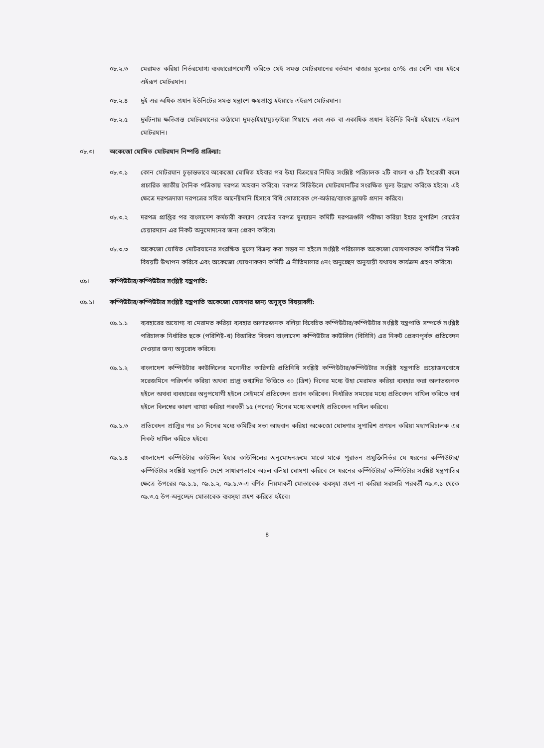০৮.২.৩ মেরামত করিয়া নির্ভরযোগ্য ব্যবহারোপযোগী করিতে যেই সমস্ত মোটরযানের বর্তমান বাজার মূল্যের ৫০% এর বেশি ব্যয় হইবে এইরূপ মোটরযান।
০৮.২.৪ দুই এর অধিক প্রধান ইউনিটের সমস্ত যন্ত্রাংশ ক্ষয়প্রাপ্ত হইয়াছে এইরূপ মোটরযান।
০৮.২.৫ দুর্ঘটনায় ক্ষতিগ্রস্ত মোটরযানের কাঠামো দুমড়াইয়া/মুচড়াইয়া গিয়াছে এবং এক বা একাধিক প্রধান ইউনিট বিনষ্ট হইয়াছে এইরূপ মোটরযান।
০৮.৩। অকেজো ঘোষিত মোটরযান নিষ্পত্তি প্রক্রিয়া:
০৮.৩.১ কোন মোটরযান চূড়ান্তভাবে অকেজো ঘোষিত হইবার পর উহা বিক্রয়ের নিমিত্ত সংশ্লিষ্ট পরিচালক ২টি বাংলা ও ১টি ইংরেজী বহুল প্রচারিত জাতীয় দৈনিক পত্রিকায় দরপত্র অহবান করিবে। দরপত্র সিডিউলে মোটরযানটির সংরক্ষিত মূল্য উল্লেখ করিতে হইবে। এই ক্ষেত্রে দরপত্রদাতা দরপত্রের সহিত আর্নেষ্টমানি হিসাবে বিধি মোতাবেক পে-অর্ডার/ব্যাংক ড্রাফট প্রদান করিবে।
০৮.৩.২ দরপত্র প্রাপ্তির পর বাংলাদেশ কর্মচারী কল্যাণ বোর্ডের দরপত্র মূল্যায়ন কমিটি দরপত্রগুলি পরীক্ষা করিয়া ইহার সুপারিশ বোর্ডের চেয়ারম্যান এর নিকট অনুমোদনের জন্য প্রেরণ করিবে।
০৮.৩.৩ অকেজো ঘোষিত মোটরযানের সংরক্ষিত মূল্যে বিক্রয় করা সম্ভব না হইলে সংশ্লিষ্ট পরিচালক অকেজো ঘোষণাকরণ কমিটির নিকট বিষয়টি উত্থাপন করিবে এবং অকেজো ঘোষণাকরণ কমিটি এ নীতিমালার ৫নং অনুচ্ছেদ অনুযায়ী যথাযথ কার্যক্রম গ্রহণ করিবে।
০৯। কম্পিউটার/কম্পিউটার সংশ্লিষ্ট যন্ত্রপাতি:
০৯.১। কম্পিউটার/কম্পিউটার সংশ্লিষ্ট যন্ত্রপাতি অকেজো ঘোষণার জন্য অনুসৃত বিষয়াবলী:
০৯.১.১ ব্যবহারের অযোগ্য বা মেরামত করিয়া ব্যবহার অলাভজনক বলিয়া বিবেচিত কম্পিউটার/কম্পিউটার সংশ্লিষ্ট যন্ত্রপাতি সম্পর্কে সংশ্লিষ্ট পরিচালক নির্ধারিত ছকে (পরিশিষ্ট-খ) বিস্তারিত বিবরণ বাংলাদেশ কম্পিউটার কাউন্সিল (বিসিসি) এর নিকট প্রেরণপূর্বক প্রতিবেদন দেওয়ার জন্য অনুরোধ করিবে।
০৯.১.২ বাংলাদেশ কম্পিউটার কাউন্সিলের মনোনীত কারিগরি প্রতিনিধি সংশ্লিষ্ট কম্পিউটার/কম্পিউটার সংশ্লিষ্ট যন্ত্রপাতি প্রয়োজনবোধে সরেজমিনে পরিদর্শন করিয়া অথবা প্রাপ্ত তথ্যাদির ভিত্তিতে ৩০ (ত্রিশ) দিনের মধ্যে উহা মেরামত করিয়া ব্যবহার করা অলাভজনক হইলে অথবা ব্যবহারের অনুপযোগী হইলে সেইমর্মে প্রতিবেদন প্রদান করিবেন। নির্ধারিত সময়ের মধ্যে প্রতিবেদন দাখিল করিতে ব্যর্থ হইলে বিলম্বের কারণ ব্যাখ্যা করিয়া পরবর্তী ১৫ (পনের) দিনের মধ্যে অবশ্যই প্রতিবেদন দাখিল করিবে।
০৯.১.৩ প্রতিবেদন প্রাপ্তির পর ১০ দিনের মধ্যে কমিটির সভা আহবান করিয়া অকেজো ঘোষণার সুপারিশ প্রণয়ন করিয়া মহাপরিচালক এর নিকট দাখিল করিতে হইবে।
০৯.১.৪ বাংলাদেশ কম্পিউটার কাউন্সিল ইহার কাউন্সিলের অনুমোদনক্রমে মাঝে মাঝে পুরাতন প্রযুক্তিনির্ভর যে ধরনের কম্পিউটার/কম্পিউটার সংশ্লিষ্ট যন্ত্রপাতি দেশে সাধারণভাবে অচল বলিয়া ঘোষণা করিবে সে ধরনের কম্পিউটার/ কম্পিউটার সংশ্লিষ্ট যন্ত্রপাতির ক্ষেত্রে উপরের ০৯.১.১, ০৯.১.২, ০৯.১.৩-এ বর্ণিত নিয়মাবলী মোতাবেক ব্যবস্হা গ্রহণ না করিয়া সরাসরি পরবর্তী ০৯.৩.১ থেকে ০৯.৩.৫ উপ-অনুচ্ছেদ মোতাবেক ব্যবস্হা গ্রহণ করিতে হইবে।
৪